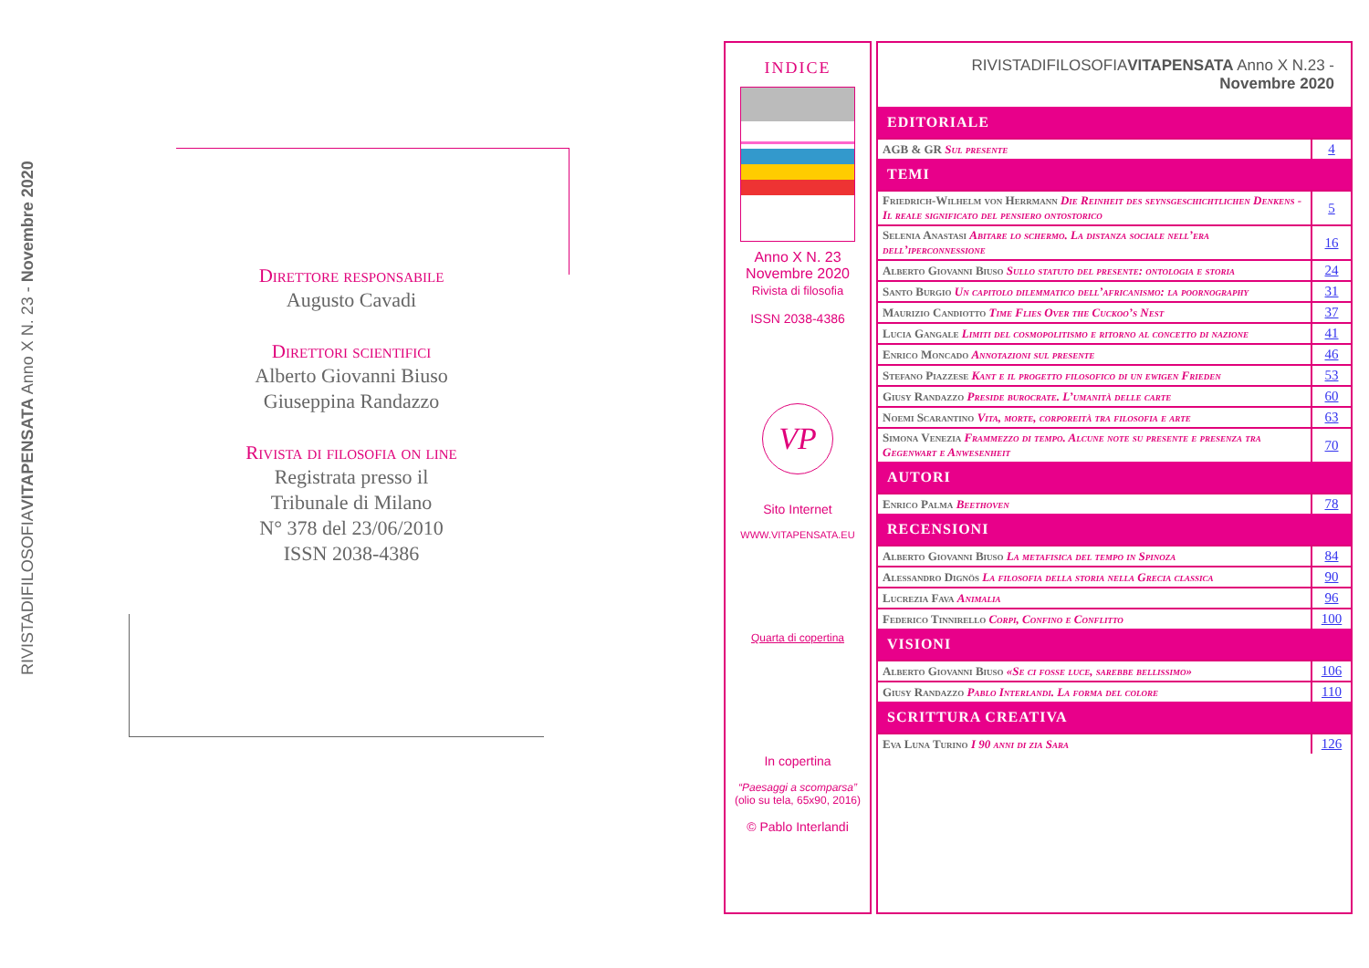RIVISTADIFILOSOFIAVITAPENSATA Anno X N. 23 - Novembre 2020
Direttore responsabile
Augusto Cavadi
Direttori scientifici
Alberto Giovanni Biuso
Giuseppina Randazzo
Rivista di filosofia on line
Registrata presso il
Tribunale di Milano
N° 378 del 23/06/2010
ISSN 2038-4386
INDICE
Anno X N. 23
Novembre 2020
Rivista di filosofia
ISSN 2038-4386
VP
Sito Internet
WWW.VITAPENSATA.EU
Quarta di copertina
In copertina
“Paesaggi a scomparsa”
(olio su tela, 65x90, 2016)
© Pablo Interlandi
RIVISTADIFILOSOFIAVITAPENSATA Anno X N.23 - Novembre 2020
| EDITORIALE | |
| --- | --- |
| AGB & GR Sul presente | 4 |
| TEMI | |
| Friedrich-Wilhelm von Herrmann Die Reinheit des seynsgeschichtlichen Denkens - Il reale significato del pensiero ontostorico | 5 |
| Selenia Anastasi Abitare lo schermo. La distanza sociale nell’era dell’iperconnessione | 16 |
| Alberto Giovanni Biuso Sullo statuto del presente: ontologia e storia | 24 |
| Santo Burgio Un capitolo dilemmatico dell’africanismo: la poornography | 31 |
| Maurizio Candiotto Time Flies Over the Cuckoo’s Nest | 37 |
| Lucia Gangale Limiti del cosmopolitismo e ritorno al concetto di nazione | 41 |
| Enrico Moncado Annotazioni sul presente | 46 |
| Stefano Piazzese Kant e il progetto filosofico di un ewigen Frieden | 53 |
| Giusy Randazzo Preside burocrate. L’umanità delle carte | 60 |
| Noemi Scarantino Vita, morte, corporeità tra filosofia e arte | 63 |
| Simona Venezia Frammezzo di tempo. Alcune note su presente e presenza tra Gegenwart e Anwesenheit | 70 |
| AUTORI | |
| Enrico Palma Beethoven | 78 |
| RECENSIONI | |
| Alberto Giovanni Biuso La metafisica del tempo in Spinoza | 84 |
| Alessandro Dignös La filosofia della storia nella Grecia classica | 90 |
| Lucrezia Fava Animalia | 96 |
| Federico Tinnirello Corpi, Confino e Conflitto | 100 |
| VISIONI | |
| Alberto Giovanni Biuso «Se ci fosse luce, sarebbe bellissimo» | 106 |
| Giusy Randazzo Pablo Interlandi. La forma del colore | 110 |
| SCRITTURA CREATIVA | |
| Eva Luna Turino I 90 anni di zia Sara | 126 |